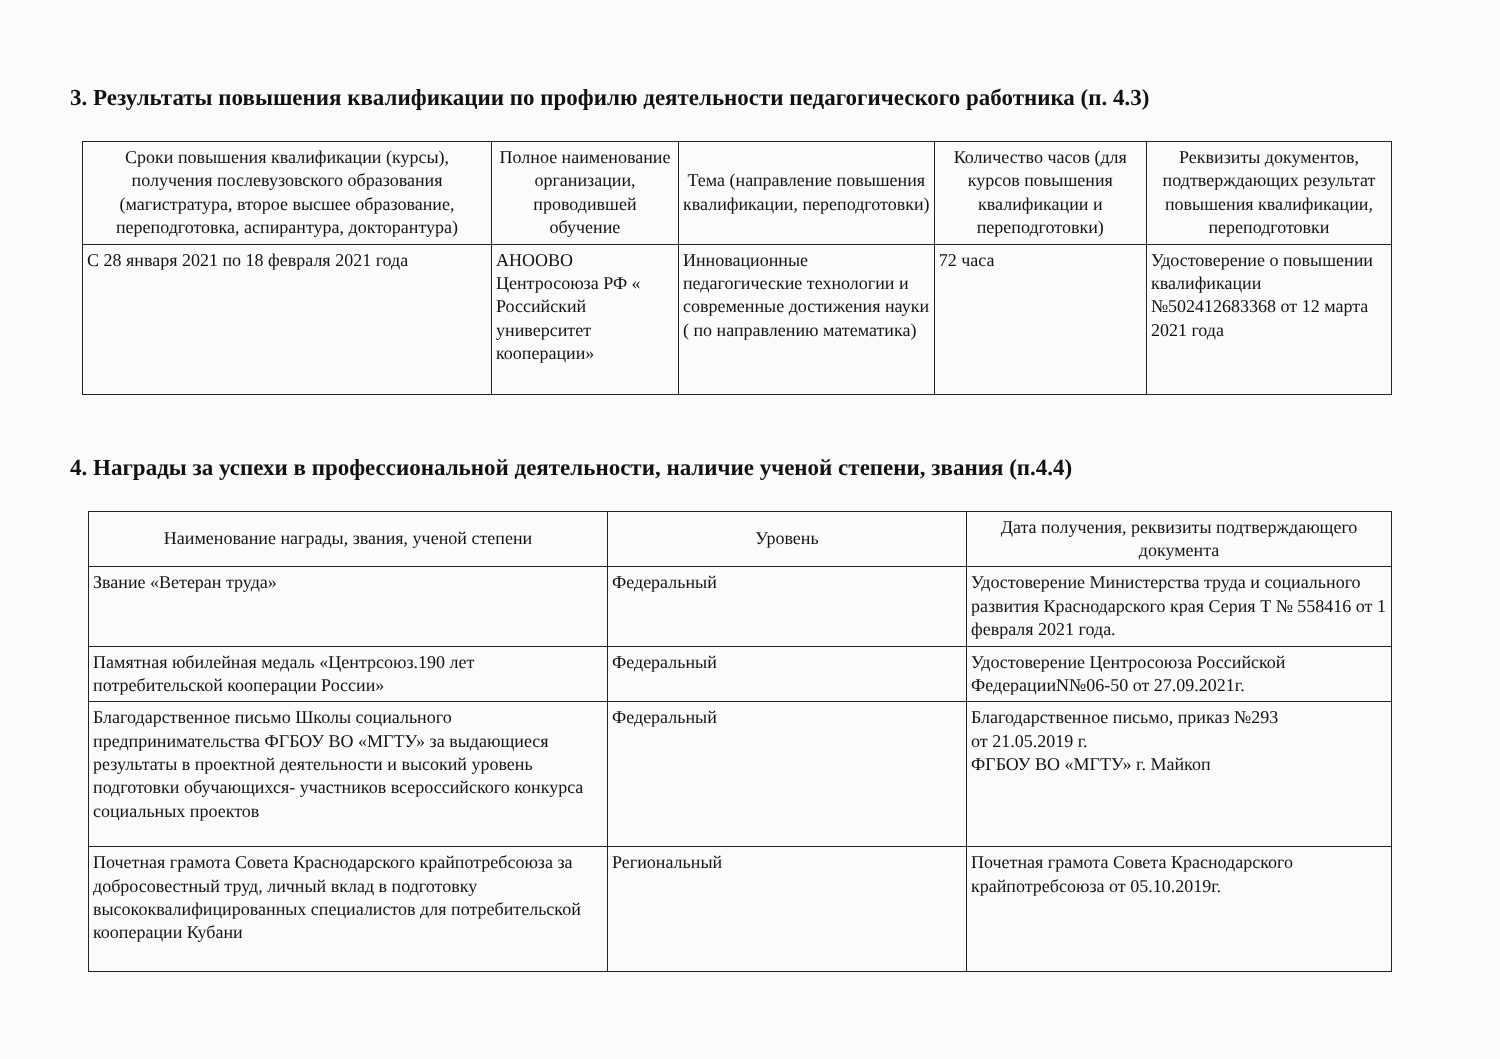3. Результаты повышения квалификации по профилю деятельности педагогического работника (п. 4.3)
| Сроки повышения квалификации (курсы), получения послевузовского образования (магистратура, второе высшее образование, переподготовка, аспирантура, докторантура) | Полное наименование организации, проводившей обучение | Тема (направление повышения квалификации, переподготовки) | Количество часов (для курсов повышения квалификации и переподготовки) | Реквизиты документов, подтверждающих результат повышения квалификации, переподготовки |
| --- | --- | --- | --- | --- |
| С 28 января 2021 по 18 февраля 2021 года | АНООВО Центросоюза РФ « Российский университет кооперации» | Инновационные педагогические технологии и современные достижения науки ( по направлению математика) | 72 часа | Удостоверение о повышении квалификации №502412683368 от 12 марта 2021 года |
4. Награды за успехи в профессиональной деятельности, наличие ученой степени, звания (п.4.4)
| Наименование награды, звания, ученой степени | Уровень | Дата получения, реквизиты подтверждающего документа |
| --- | --- | --- |
| Звание «Ветеран труда» | Федеральный | Удостоверение Министерства труда и социального развития Краснодарского края Серия Т № 558416 от 1 февраля 2021 года. |
| Памятная юбилейная медаль «Центрсоюз.190 лет потребительской кооперации России» | Федеральный | Удостоверение Центросоюза Российской ФедерацииN№06-50 от 27.09.2021г. |
| Благодарственное письмо Школы социального предпринимательства ФГБОУ ВО «МГТУ» за выдающиеся результаты в проектной деятельности и высокий уровень подготовки обучающихся- участников всероссийского конкурса социальных проектов | Федеральный | Благодарственное письмо, приказ №293 от 21.05.2019 г. ФГБОУ ВО «МГТУ» г. Майкоп |
| Почетная грамота Совета Краснодарского крайпотребсоюза за добросовестный труд, личный вклад в подготовку высококвалифицированных специалистов для потребительской кооперации Кубани | Региональный | Почетная грамота Совета Краснодарского крайпотребсоюза от 05.10.2019г. |